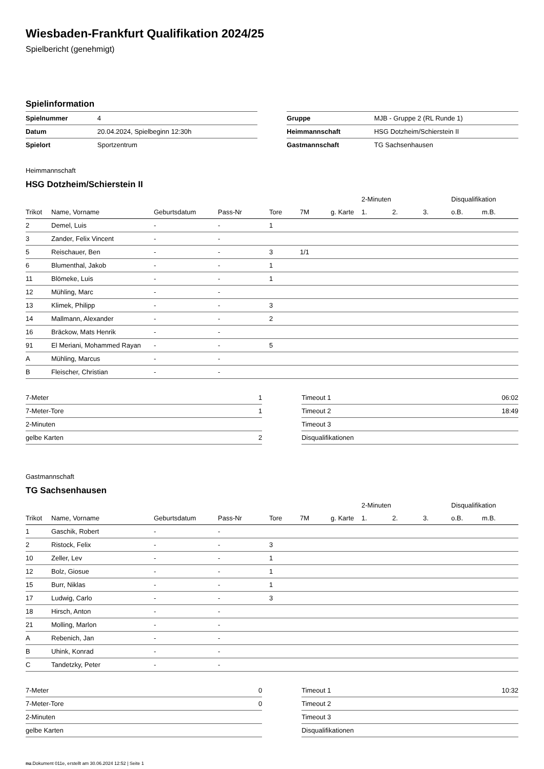Wiesbaden-Frankfurt Qualifikation 2024/25
Spielbericht (genehmigt)
Spielinformation
| Spielnummer | 4 |
| Datum | 20.04.2024, Spielbeginn 12:30h |
| Spielort | Sportzentrum |
| Gruppe | MJB - Gruppe 2 (RL Runde 1) |
| Heimmannschaft | HSG Dotzheim/Schierstein II |
| Gastmannschaft | TG Sachsenhausen |
Heimmannschaft
HSG Dotzheim/Schierstein II
| | | | | | | | 2-Minuten | | | Disqualifikation | |
| --- | --- | --- | --- | --- | --- | --- | --- | --- | --- | --- | --- |
| Trikot | Name, Vorname | Geburtsdatum | Pass-Nr | Tore | 7M | g. Karte | 1. | 2. | 3. | o.B. | m.B. |
| 2 | Demel, Luis | - | - | 1 | | | | | | | |
| 3 | Zander, Felix Vincent | - | - | | | | | | | | |
| 5 | Reischauer, Ben | - | - | 3 | 1/1 | | | | | | |
| 6 | Blumenthal, Jakob | - | - | 1 | | | | | | | |
| 11 | Blömeke, Luis | - | - | 1 | | | | | | | |
| 12 | Mühling, Marc | - | - | | | | | | | | |
| 13 | Klimek, Philipp | - | - | 3 | | | | | | | |
| 14 | Mallmann, Alexander | - | - | 2 | | | | | | | |
| 16 | Bräckow, Mats Henrik | - | - | | | | | | | | |
| 91 | El Meriani, Mohammed Rayan | - | - | 5 | | | | | | | |
| A | Mühling, Marcus | - | - | | | | | | | | |
| B | Fleischer, Christian | - | - | | | | | | | | |
| 7-Meter | 1 |
| 7-Meter-Tore | 1 |
| 2-Minuten | |
| gelbe Karten | 2 |
| Timeout 1 | 06:02 |
| Timeout 2 | 18:49 |
| Timeout 3 | |
| Disqualifikationen | |
Gastmannschaft
TG Sachsenhausen
| | | | | | | | 2-Minuten | | | Disqualifikation | |
| --- | --- | --- | --- | --- | --- | --- | --- | --- | --- | --- | --- |
| Trikot | Name, Vorname | Geburtsdatum | Pass-Nr | Tore | 7M | g. Karte | 1. | 2. | 3. | o.B. | m.B. |
| 1 | Gaschik, Robert | - | - | | | | | | | | |
| 2 | Ristock, Felix | - | - | 3 | | | | | | | |
| 10 | Zeller, Lev | - | - | 1 | | | | | | | |
| 12 | Bolz, Giosue | - | - | 1 | | | | | | | |
| 15 | Burr, Niklas | - | - | 1 | | | | | | | |
| 17 | Ludwig, Carlo | - | - | 3 | | | | | | | |
| 18 | Hirsch, Anton | - | - | | | | | | | | |
| 21 | Molling, Marlon | - | - | | | | | | | | |
| A | Rebenich, Jan | - | - | | | | | | | | |
| B | Uhink, Konrad | - | - | | | | | | | | |
| C | Tandetzky, Peter | - | - | | | | | | | | |
| 7-Meter | 0 |
| 7-Meter-Tore | 0 |
| 2-Minuten | |
| gelbe Karten | |
| Timeout 1 | 10:32 |
| Timeout 2 | |
| Timeout 3 | |
| Disqualifikationen | |
nu.Dokument 011e, erstellt am 30.06.2024 12:52 | Seite 1